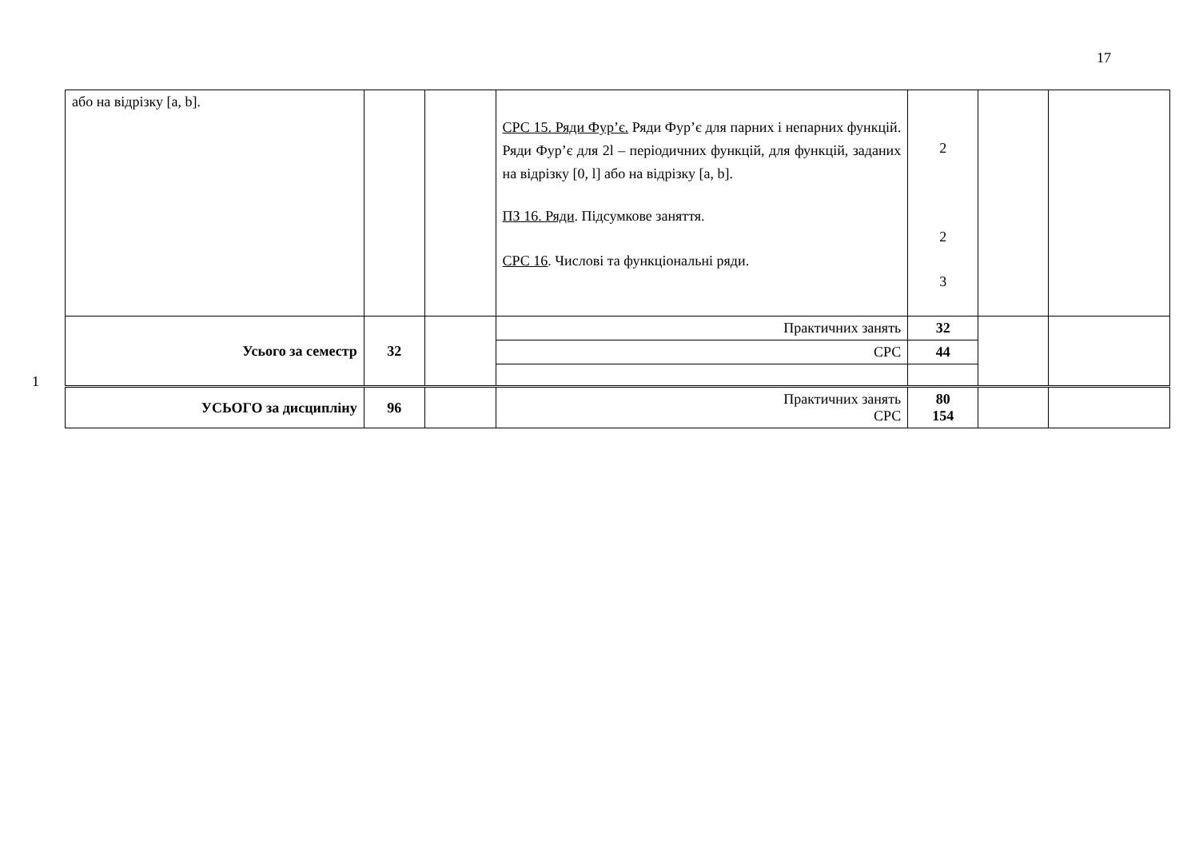17
1
| або на відрізку [a, b]. | | | СРС 15. Ряди Фур’є. Ряди Фур’є для парних і непарних функцій. Ряди Фур’є для 2l – періодичних функцій, для функцій, заданих на відрізку [0, l] або на відрізку [a, b]. ПЗ 16. Ряди . Підсумкове заняття. СРС 16 . Числові та функціональні ряди. | 2 2 3 | | |
| Усього за семестр | 32 | | Практичних занять | 32 | | |
| | | | СРС | 44 | | |
| УСЬОГО за дисципліну | 96 | | Практичних занять СРС | 80 154 | | |